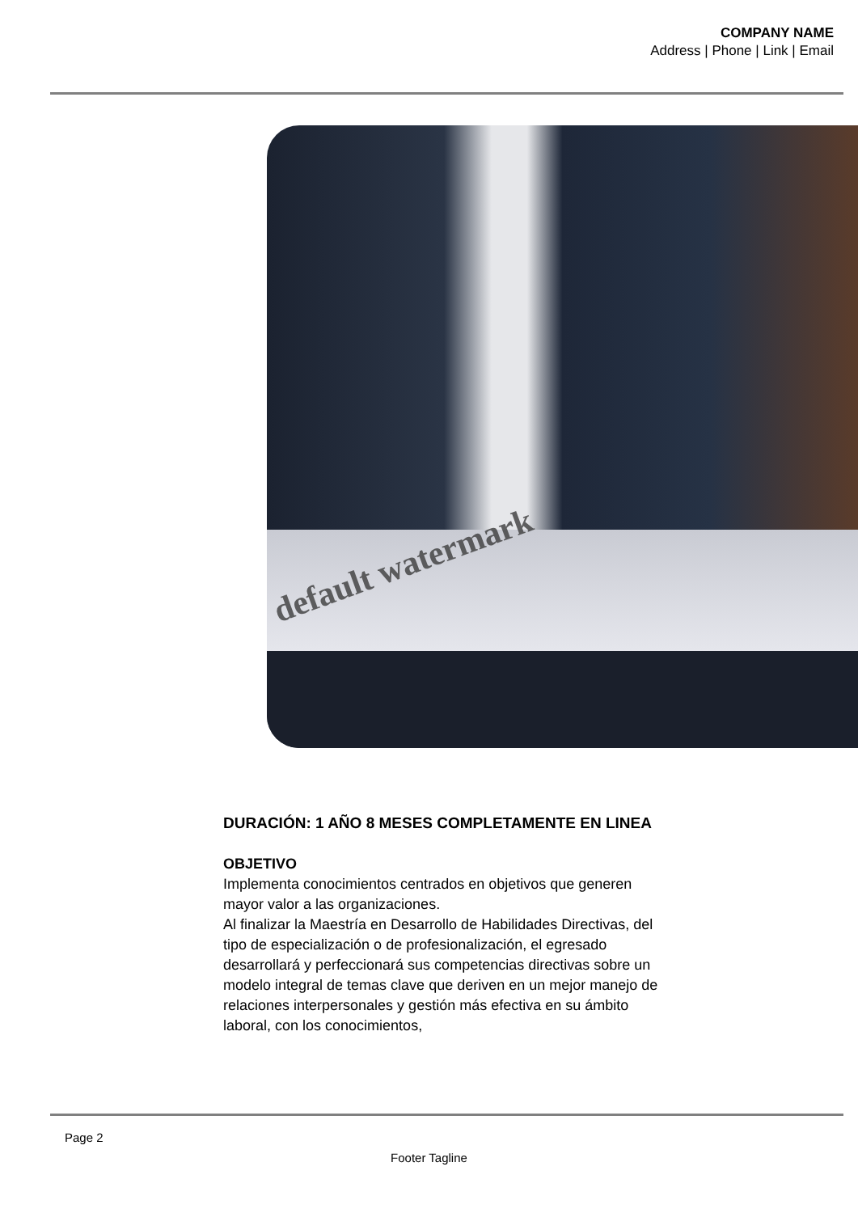COMPANY NAME
Address | Phone | Link | Email
default watermark
DURACIÓN: 1 AÑO 8 MESES COMPLETAMENTE EN LINEA
OBJETIVO
Implementa conocimientos centrados en objetivos que generen mayor valor a las organizaciones.
Al finalizar la Maestría en Desarrollo de Habilidades Directivas, del tipo de especialización o de profesionalización, el egresado desarrollará y perfeccionará sus competencias directivas sobre un modelo integral de temas clave que deriven en un mejor manejo de relaciones interpersonales y gestión más efectiva en su ámbito laboral, con los conocimientos,
Page 2
Footer Tagline